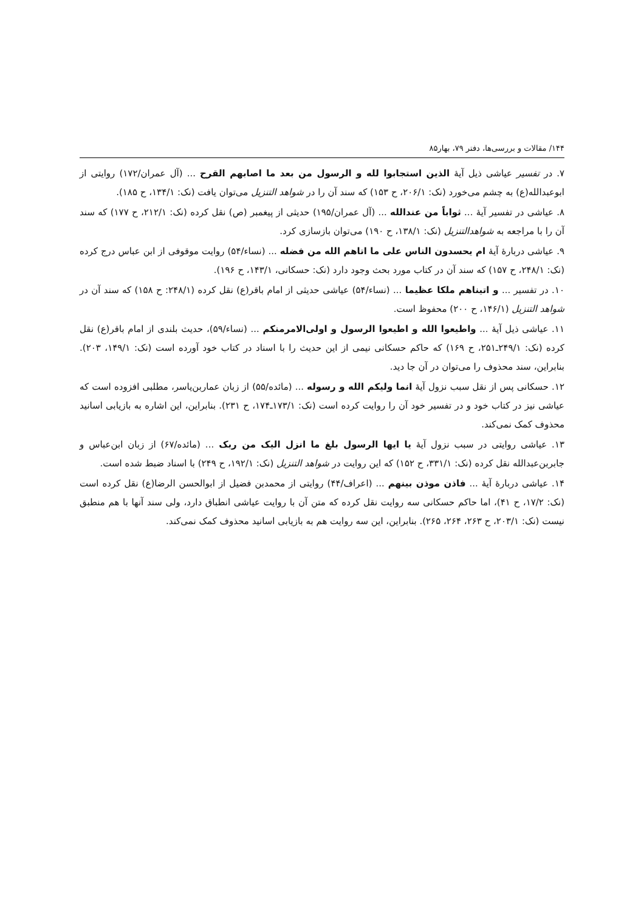۱۴۴/ مقالات و بررسی‌ها، دفتر ۷۹، بهار۸۵
۷. در تفسیر عیاشی ذیل آیهٔ الذین استجابوا لله و الرسول من بعد ما اصابهم القرح ... (آل عمران/۱۷۲) روایتی از ابوعبدالله(ع) به چشم می‌خورد (نک: ۲۰۶/۱، ح ۱۵۳) که سند آن را در شواهد التنزیل می‌توان یافت (نک: ۱۳۴/۱، ح ۱۸۵).
۸. عیاشی در تفسیر آیهٔ ... ثواباً من عندالله ... (آل عمران/۱۹۵) حدیثی از پیغمبر (ص) نقل کرده (نک: ۲۱۲/۱، ح ۱۷۷) که سند آن را با مراجعه به شواهدالتنزیل (نک: ۱۳۸/۱، ح ۱۹۰) می‌توان بازسازی کرد.
۹. عیاشی دربارهٔ آیهٔ ام یحسدون الناس علی ما اتاهم الله من فضله ... (نساء/۵۴) روایت موقوفی از ابن عباس درج کرده (نک: ۲۴۸/۱، ح ۱۵۷) که سند آن در کتاب مورد بحث وجود دارد (نک: حسکانی، ۱۴۳/۱، ح ۱۹۶).
۱۰. در تفسیر ... و اتیناهم ملکا عظیما ... (نساء/۵۴) عیاشی حدیثی از امام باقر(ع) نقل کرده (۲۴۸/۱: ح ۱۵۸) که سند آن در شواهد التنزیل (۱۴۶/۱، ح ۲۰۰) محفوظ است.
۱۱. عیاشی ذیل آیهٔ ... واطیعوا الله و اطیعوا الرسول و اولی‌الامرمنکم ... (نساء/۵۹)، حدیث بلندی از امام باقر(ع) نقل کرده (نک: ۲۴۹/۱ـ۲۵۱، ح ۱۶۹) که حاکم حسکانی نیمی از این حدیث را با اسناد در کتاب خود آورده است (نک: ۱۴۹/۱، ۲۰۳). بنابراین، سند محذوف را می‌توان در آن جا دید.
۱۲. حسکانی پس از نقل سبب نزول آیهٔ انما ولیکم الله و رسوله ... (مائده/۵۵) از زبان عماربن‌یاسر، مطلبی افزوده است که عیاشی نیز در کتاب خود و در تفسیر خود آن را روایت کرده است (نک: ۱۷۳/۱ـ۱۷۴، ح ۲۳۱). بنابراین، این اشاره به بازیابی اسانید محذوف کمک نمی‌کند.
۱۳. عیاشی روایتی در سبب نزول آیهٔ یا ایها الرسول بلغ ما انزل الیک من ربک ... (مائده/۶۷) از زبان ابن‌عباس و جابربن‌عبدالله نقل کرده (نک: ۳۳۱/۱، ح ۱۵۲) که این روایت در شواهد التنزیل (نک: ۱۹۲/۱، ح ۲۴۹) با اسناد ضبط شده است.
۱۴. عیاشی دربارهٔ آیهٔ ... فاذن موذن بینهم ... (اعراف/۴۴) روایتی از محمدبن فضیل از ابوالحسن الرضا(ع) نقل کرده است (نک: ۱۷/۲، ح ۴۱)، اما حاکم حسکانی سه روایت نقل کرده که متن آن با روایت عیاشی انطباق دارد، ولی سند آنها با هم منطبق نیست (نک: ۲۰۳/۱، ح ۲۶۳، ۲۶۴، ۲۶۵). بنابراین، این سه روایت هم به بازیابی اسانید محذوف کمک نمی‌کند.